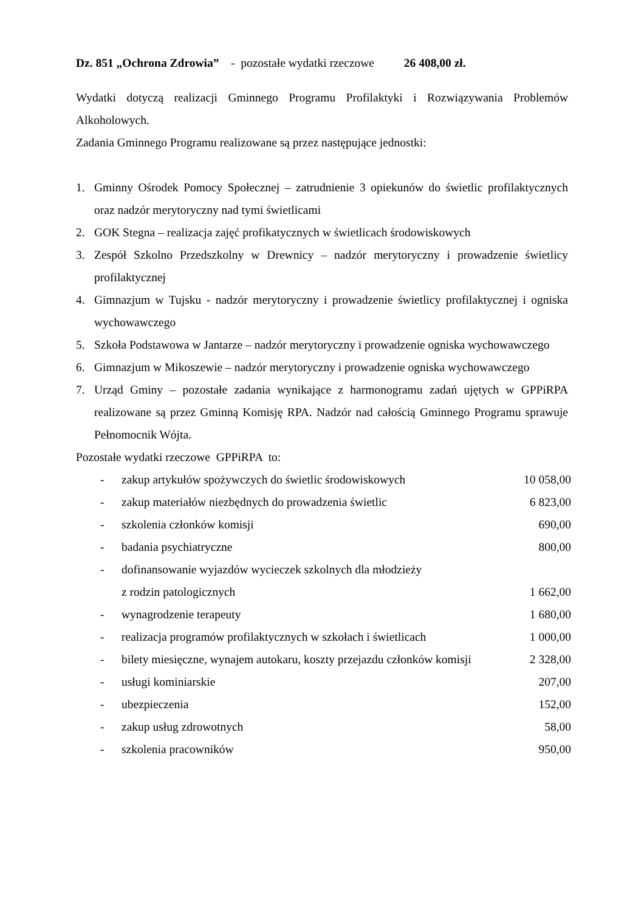Dz. 851 „Ochrona Zdrowia” - pozostałe wydatki rzeczowe 26 408,00 zł.
Wydatki dotyczą realizacji Gminnego Programu Profilaktyki i Rozwiązywania Problemów Alkoholowych.
Zadania Gminnego Programu realizowane są przez następujące jednostki:
1. Gminny Ośrodek Pomocy Społecznej – zatrudnienie 3 opiekunów do świetlic profilaktycznych oraz nadzór merytoryczny nad tymi świetlicami
2. GOK Stegna – realizacja zajęć profikatycznych w świetlicach środowiskowych
3. Zespół Szkolno Przedszkolny w Drewnicy – nadzór merytoryczny i prowadzenie świetlicy profilaktycznej
4. Gimnazjum w Tujsku - nadzór merytoryczny i prowadzenie świetlicy profilaktycznej i ogniska wychowawczego
5. Szkoła Podstawowa w Jantarze – nadzór merytoryczny i prowadzenie ogniska wychowawczego
6. Gimnazjum w Mikoszewie – nadzór merytoryczny i prowadzenie ogniska wychowawczego
7. Urząd Gminy – pozostałe zadania wynikające z harmonogramu zadań ujętych w GPPiRPA realizowane są przez Gminną Komisję RPA. Nadzór nad całością Gminnego Programu sprawuje Pełnomocnik Wójta.
Pozostałe wydatki rzeczowe GPPiRPA to:
| - | zakup artykułów spożywczych do świetlic środowiskowych | 10 058,00 |
| - | zakup materiałów niezbędnych do prowadzenia świetlic | 6 823,00 |
| - | szkolenia członków komisji | 690,00 |
| - | badania psychiatryczne | 800,00 |
| - | dofinansowanie wyjazdów wycieczek szkolnych dla młodzieży z rodzin patologicznych | 1 662,00 |
| - | wynagrodzenie terapeuty | 1 680,00 |
| - | realizacja programów profilaktycznych w szkołach i świetlicach | 1 000,00 |
| - | bilety miesięczne, wynajem autokaru, koszty przejazdu członków komisji | 2 328,00 |
| - | usługi kominiarskie | 207,00 |
| - | ubezpieczenia | 152,00 |
| - | zakup usług zdrowotnych | 58,00 |
| - | szkolenia pracowników | 950,00 |